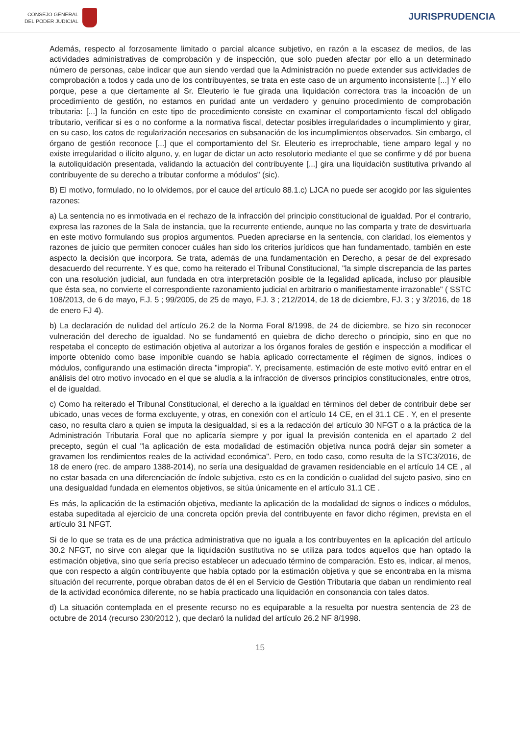CONSEJO GENERAL
DEL PODER JUDICIAL
JURISPRUDENCIA
Además, respecto al forzosamente limitado o parcial alcance subjetivo, en razón a la escasez de medios, de las actividades administrativas de comprobación y de inspección, que solo pueden afectar por ello a un determinado número de personas, cabe indicar que aun siendo verdad que la Administración no puede extender sus actividades de comprobación a todos y cada uno de los contribuyentes, se trata en este caso de un argumento inconsistente [...] Y ello porque, pese a que ciertamente al Sr. Eleuterio le fue girada una liquidación correctora tras la incoación de un procedimiento de gestión, no estamos en puridad ante un verdadero y genuino procedimiento de comprobación tributaria: [...] la función en este tipo de procedimiento consiste en examinar el comportamiento fiscal del obligado tributario, verificar si es o no conforme a la normativa fiscal, detectar posibles irregularidades o incumplimiento y girar, en su caso, los catos de regularización necesarios en subsanación de los incumplimientos observados. Sin embargo, el órgano de gestión reconoce [...] que el comportamiento del Sr. Eleuterio es irreprochable, tiene amparo legal y no existe irregularidad o ilícito alguno, y, en lugar de dictar un acto resolutorio mediante el que se confirme y dé por buena la autoliquidación presentada, validando la actuación del contribuyente [...] gira una liquidación sustitutiva privando al contribuyente de su derecho a tributar conforme a módulos" (sic).
B) El motivo, formulado, no lo olvidemos, por el cauce del artículo 88.1.c) LJCA no puede ser acogido por las siguientes razones:
a) La sentencia no es inmotivada en el rechazo de la infracción del principio constitucional de igualdad. Por el contrario, expresa las razones de la Sala de instancia, que la recurrente entiende, aunque no las comparta y trate de desvirtuarla en este motivo formulando sus propios argumentos. Pueden apreciarse en la sentencia, con claridad, los elementos y razones de juicio que permiten conocer cuáles han sido los criterios jurídicos que han fundamentado, también en este aspecto la decisión que incorpora. Se trata, además de una fundamentación en Derecho, a pesar de del expresado desacuerdo del recurrente. Y es que, como ha reiterado el Tribunal Constitucional, "la simple discrepancia de las partes con una resolución judicial, aun fundada en otra interpretación posible de la legalidad aplicada, incluso por plausible que ésta sea, no convierte el correspondiente razonamiento judicial en arbitrario o manifiestamente irrazonable" ( SSTC 108/2013, de 6 de mayo, F.J. 5 ; 99/2005, de 25 de mayo, F.J. 3 ; 212/2014, de 18 de diciembre, FJ. 3 ; y 3/2016, de 18 de enero FJ 4).
b) La declaración de nulidad del artículo 26.2 de la Norma Foral 8/1998, de 24 de diciembre, se hizo sin reconocer vulneración del derecho de igualdad. No se fundamentó en quiebra de dicho derecho o principio, sino en que no respetaba el concepto de estimación objetiva al autorizar a los órganos forales de gestión e inspección a modificar el importe obtenido como base imponible cuando se había aplicado correctamente el régimen de signos, índices o módulos, configurando una estimación directa "impropia". Y, precisamente, estimación de este motivo evitó entrar en el análisis del otro motivo invocado en el que se aludía a la infracción de diversos principios constitucionales, entre otros, el de igualdad.
c) Como ha reiterado el Tribunal Constitucional, el derecho a la igualdad en términos del deber de contribuir debe ser ubicado, unas veces de forma excluyente, y otras, en conexión con el artículo 14 CE, en el 31.1 CE . Y, en el presente caso, no resulta claro a quien se imputa la desigualdad, si es a la redacción del artículo 30 NFGT o a la práctica de la Administración Tributaria Foral que no aplicaría siempre y por igual la previsión contenida en el apartado 2 del precepto, según el cual "la aplicación de esta modalidad de estimación objetiva nunca podrá dejar sin someter a gravamen los rendimientos reales de la actividad económica". Pero, en todo caso, como resulta de la STC3/2016, de 18 de enero (rec. de amparo 1388-2014), no sería una desigualdad de gravamen residenciable en el artículo 14 CE , al no estar basada en una diferenciación de índole subjetiva, esto es en la condición o cualidad del sujeto pasivo, sino en una desigualdad fundada en elementos objetivos, se sitúa únicamente en el artículo 31.1 CE .
Es más, la aplicación de la estimación objetiva, mediante la aplicación de la modalidad de signos o índices o módulos, estaba supeditada al ejercicio de una concreta opción previa del contribuyente en favor dicho régimen, prevista en el artículo 31 NFGT.
Si de lo que se trata es de una práctica administrativa que no iguala a los contribuyentes en la aplicación del artículo 30.2 NFGT, no sirve con alegar que la liquidación sustitutiva no se utiliza para todos aquellos que han optado la estimación objetiva, sino que sería preciso establecer un adecuado término de comparación. Esto es, indicar, al menos, que con respecto a algún contribuyente que había optado por la estimación objetiva y que se encontraba en la misma situación del recurrente, porque obraban datos de él en el Servicio de Gestión Tributaria que daban un rendimiento real de la actividad económica diferente, no se había practicado una liquidación en consonancia con tales datos.
d) La situación contemplada en el presente recurso no es equiparable a la resuelta por nuestra sentencia de 23 de octubre de 2014 (recurso 230/2012 ), que declaró la nulidad del artículo 26.2 NF 8/1998.
15